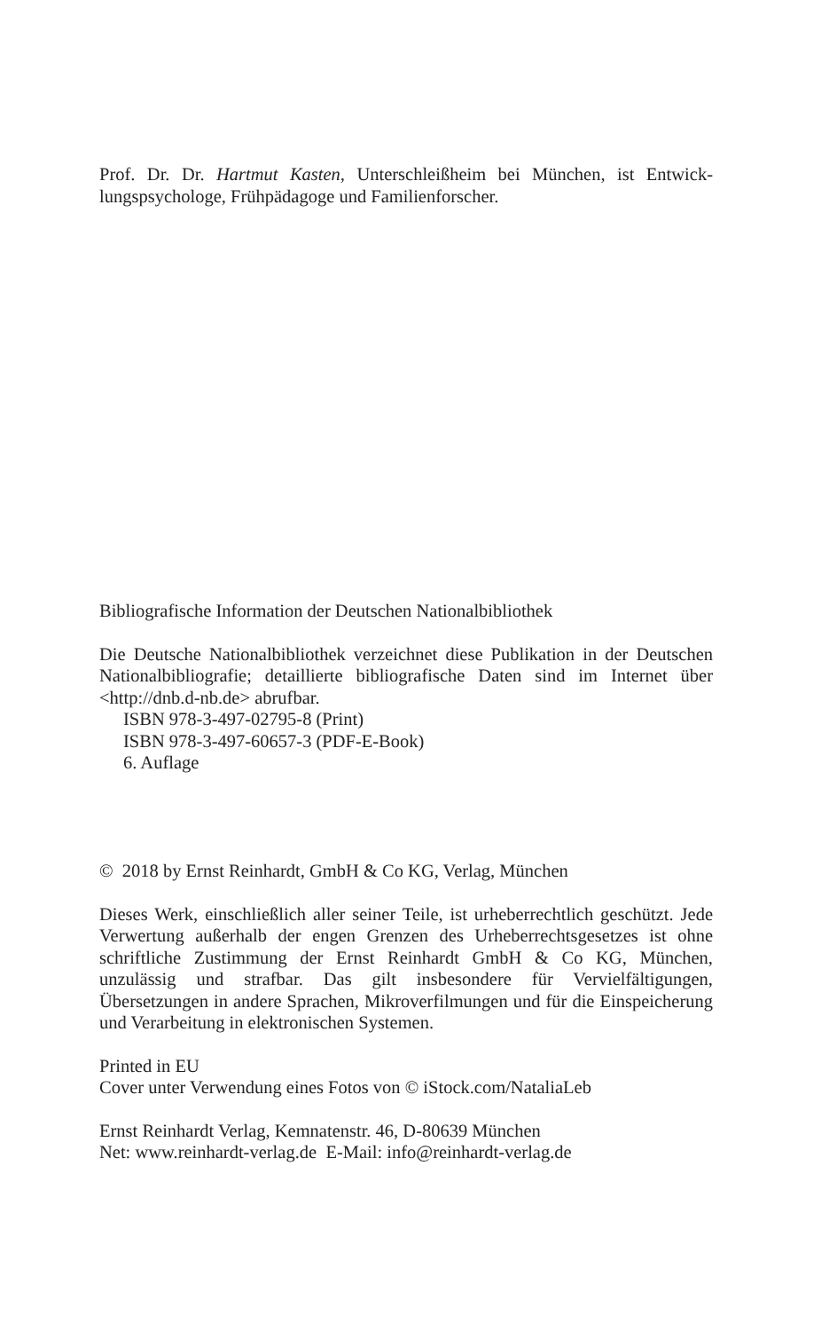Prof. Dr. Dr. Hartmut Kasten, Unterschleißheim bei München, ist Entwick­lungspsychologe, Frühpädagoge und Familienforscher.
Bibliografische Information der Deutschen Nationalbibliothek
Die Deutsche Nationalbibliothek verzeichnet diese Publikation in der Deut­schen Nationalbibliografie; detaillierte bibliografische Daten sind im Internet über <http://dnb.d-nb.de> abrufbar.
ISBN 978-3-497-02795-8 (Print)
ISBN 978-3-497-60657-3 (PDF-E-Book)
6. Auflage
© 2018 by Ernst Reinhardt, GmbH & Co KG, Verlag, München
Dieses Werk, einschließlich aller seiner Teile, ist urheberrechtlich geschützt. Jede Verwertung außerhalb der engen Grenzen des Urheberrechtsgesetzes ist ohne schriftliche Zustimmung der Ernst Reinhardt GmbH & Co KG, Mün­chen, unzulässig und strafbar. Das gilt insbesondere für Vervielfältigungen, Übersetzungen in andere Sprachen, Mikroverfilmungen und für die Einspei­cherung und Verarbeitung in elektronischen Systemen.
Printed in EU
Cover unter Verwendung eines Fotos von © iStock.com/NataliaLeb
Ernst Reinhardt Verlag, Kemnatenstr. 46, D-80639 München
Net: www.reinhardt-verlag.de E-Mail: info@reinhardt-verlag.de